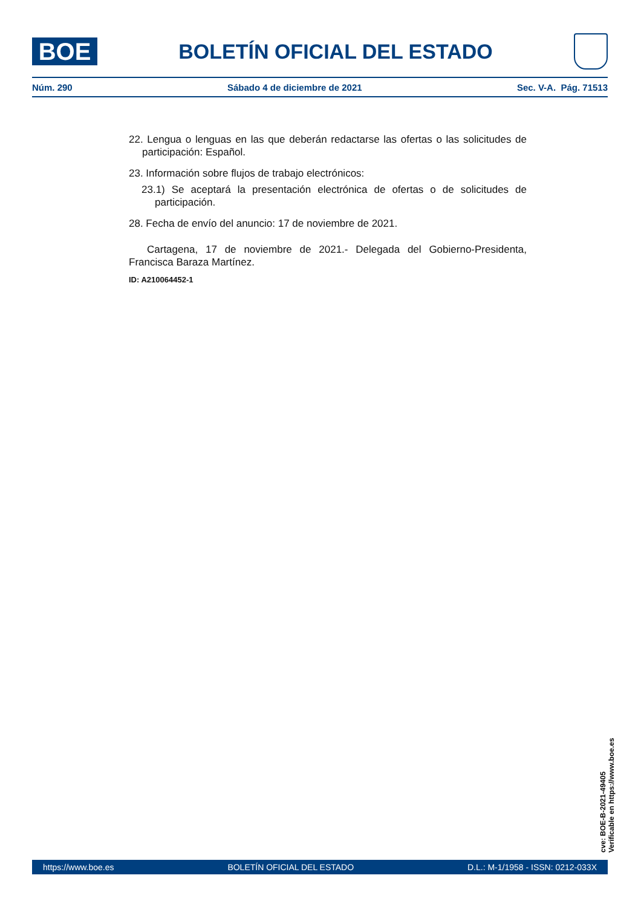BOE
BOLETÍN OFICIAL DEL ESTADO
Núm. 290 Sábado 4 de diciembre de 2021 Sec. V-A. Pág. 71513
22. Lengua o lenguas en las que deberán redactarse las ofertas o las solicitudes de participación: Español.
23. Información sobre flujos de trabajo electrónicos:
23.1) Se aceptará la presentación electrónica de ofertas o de solicitudes de participación.
28. Fecha de envío del anuncio: 17 de noviembre de 2021.
Cartagena, 17 de noviembre de 2021.- Delegada del Gobierno-Presidenta, Francisca Baraza Martínez.
ID: A210064452-1
cve: BOE-B-2021-49405
Verificable en https://www.boe.es
https://www.boe.es BOLETÍN OFICIAL DEL ESTADO D.L.: M-1/1958 - ISSN: 0212-033X